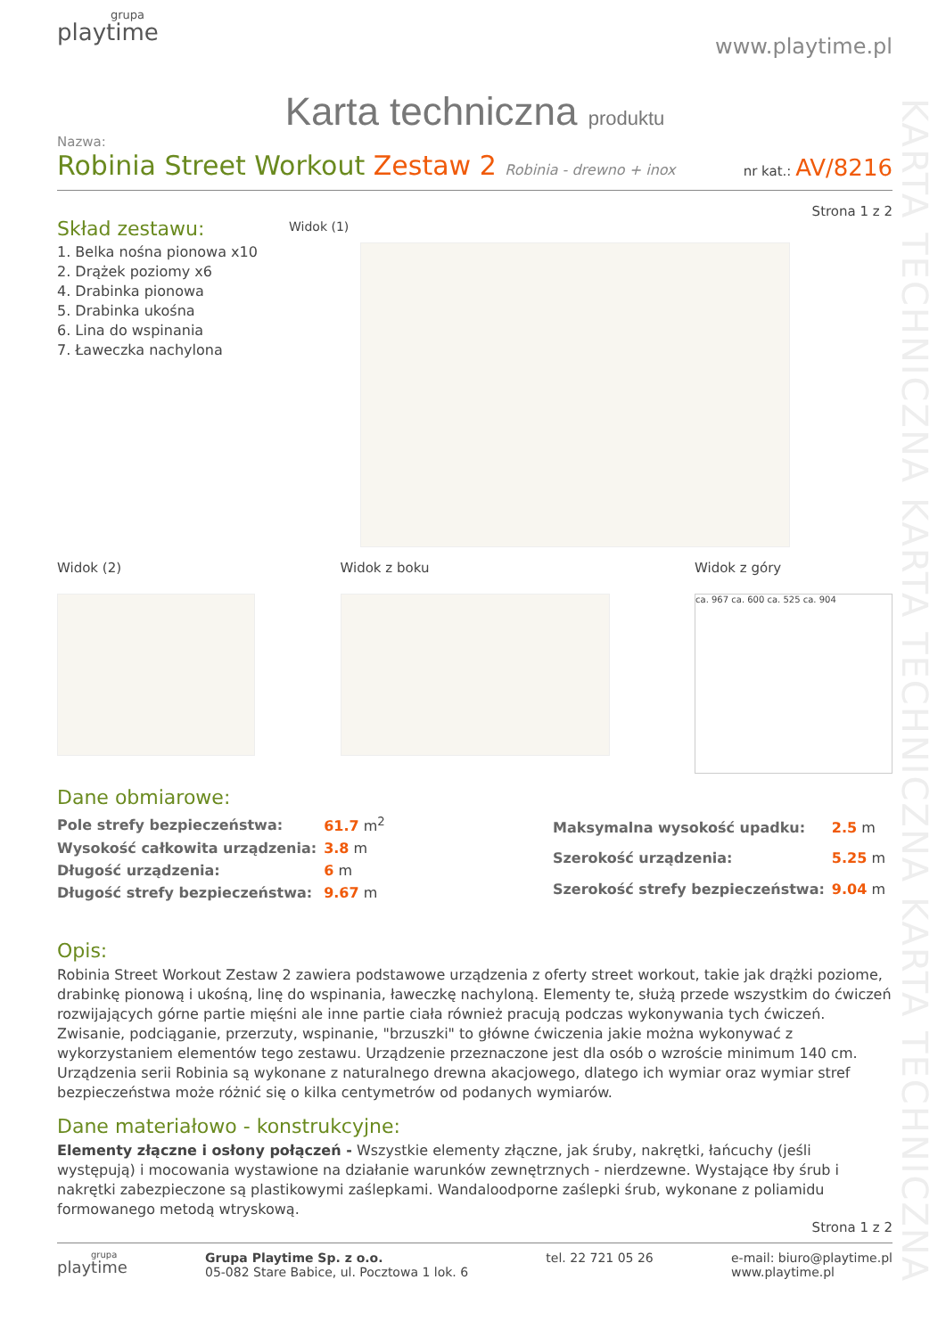KARTA TECHNICZNA KARTA TECHNICZNA KARTA TECHNICZNA
grupa
playtime
www.playtime.pl
Karta techniczna produktu
Nazwa:
Robinia Street Workout Zestaw 2 Robinia - drewno + inox
nr kat.: AV/8216
Strona 1 z 2
Skład zestawu:
1. Belka nośna pionowa x10
2. Drążek poziomy x6
4. Drabinka pionowa
5. Drabinka ukośna
6. Lina do wspinania
7. Ławeczka nachylona
Widok (1)
Widok (2) Widok z boku Widok z góry
ca. 967 ca. 600 ca. 525 ca. 904
Dane obmiarowe:
| Pole strefy bezpieczeństwa: | 61.7 m<sup>2</sup> |
| Wysokość całkowita urządzenia: | 3.8 m |
| Długość urządzenia: | 6 m |
| Długość strefy bezpieczeństwa: | 9.67 m |
| Maksymalna wysokość upadku: | 2.5 m |
| Szerokość urządzenia: | 5.25 m |
| Szerokość strefy bezpieczeństwa: | 9.04 m |
Opis:
Robinia Street Workout Zestaw 2 zawiera podstawowe urządzenia z oferty street workout, takie jak drążki poziome, drabinkę pionową i ukośną, linę do wspinania, ławeczkę nachyloną. Elementy te, służą przede wszystkim do ćwiczeń rozwijających górne partie mięśni ale inne partie ciała również pracują podczas wykonywania tych ćwiczeń. Zwisanie, podciąganie, przerzuty, wspinanie, "brzuszki" to główne ćwiczenia jakie można wykonywać z wykorzystaniem elementów tego zestawu. Urządzenie przeznaczone jest dla osób o wzroście minimum 140 cm. Urządzenia serii Robinia są wykonane z naturalnego drewna akacjowego, dlatego ich wymiar oraz wymiar stref bezpieczeństwa może różnić się o kilka centymetrów od podanych wymiarów.
Dane materiałowo - konstrukcyjne:
Elementy złączne i osłony połączeń - Wszystkie elementy złączne, jak śruby, nakrętki, łańcuchy (jeśli występują) i mocowania wystawione na działanie warunków zewnętrznych - nierdzewne. Wystające łby śrub i nakrętki zabezpieczone są plastikowymi zaślepkami. Wandaloodporne zaślepki śrub, wykonane z poliamidu formowanego metodą wtryskową.
Strona 1 z 2
grupa
playtime
Grupa Playtime Sp. z o.o.
05-082 Stare Babice, ul. Pocztowa 1 lok. 6
tel. 22 721 05 26 e-mail: biuro@playtime.pl
www.playtime.pl